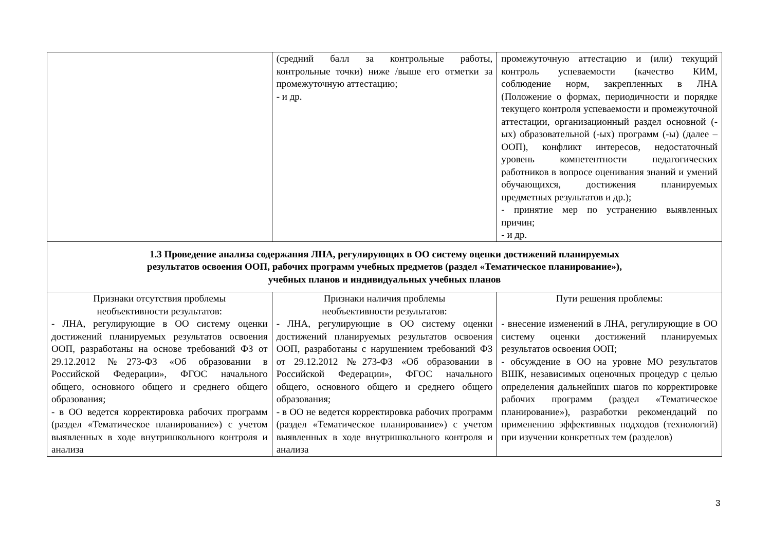| | (средний балл за контрольные работы, контрольные точки) ниже /выше его отметки за промежуточную аттестацию; - и др. | промежуточную аттестацию и (или) текущий контроль успеваемости (качество КИМ, соблюдение норм, закрепленных в ЛНА (Положение о формах, периодичности и порядке текущего контроля успеваемости и промежуточной аттестации, организационный раздел основной (-ых) образовательной (-ых) программ (-ы) (далее – ООП), конфликт интересов, недостаточный уровень компетентности педагогических работников в вопросе оценивания знаний и умений обучающихся, достижения планируемых предметных результатов и др.); - принятие мер по устранению выявленных причин; - и др. |
| 1.3 Проведение анализа содержания ЛНА, регулирующих в ОО систему оценки достижений планируемых результатов освоения ООП, рабочих программ учебных предметов (раздел «Тематическое планирование»), учебных планов и индивидуальных учебных планов | | |
| Признаки отсутствия проблемы необъективности результатов: - ЛНА, регулирующие в ОО систему оценки достижений планируемых результатов освоения ООП, разработаны на основе требований ФЗ от 29.12.2012 №273-ФЗ «Об образовании в Российской Федерации», ФГОС начального общего, основного общего и среднего общего образования; - в ОО ведется корректировка рабочих программ (раздел «Тематическое планирование») с учетом выявленных в ходе внутришкольного контроля и анализа | Признаки наличия проблемы необъективности результатов: - ЛНА, регулирующие в ОО систему оценки достижений планируемых результатов освоения ООП, разработаны с нарушением требований ФЗ от 29.12.2012 №273-ФЗ «Об образовании в Российской Федерации», ФГОС начального общего, основного общего и среднего общего образования; - в ОО не ведется корректировка рабочих программ (раздел «Тематическое планирование») с учетом выявленных в ходе внутришкольного контроля и анализа | Пути решения проблемы: - внесение изменений в ЛНА, регулирующие в ОО систему оценки достижений планируемых результатов освоения ООП; - обсуждение в ОО на уровне МО результатов ВШК, независимых оценочных процедур с целью определения дальнейших шагов по корректировке рабочих программ (раздел «Тематическое планирование»), разработки рекомендаций по применению эффективных подходов (технологий) при изучении конкретных тем (разделов) |
3